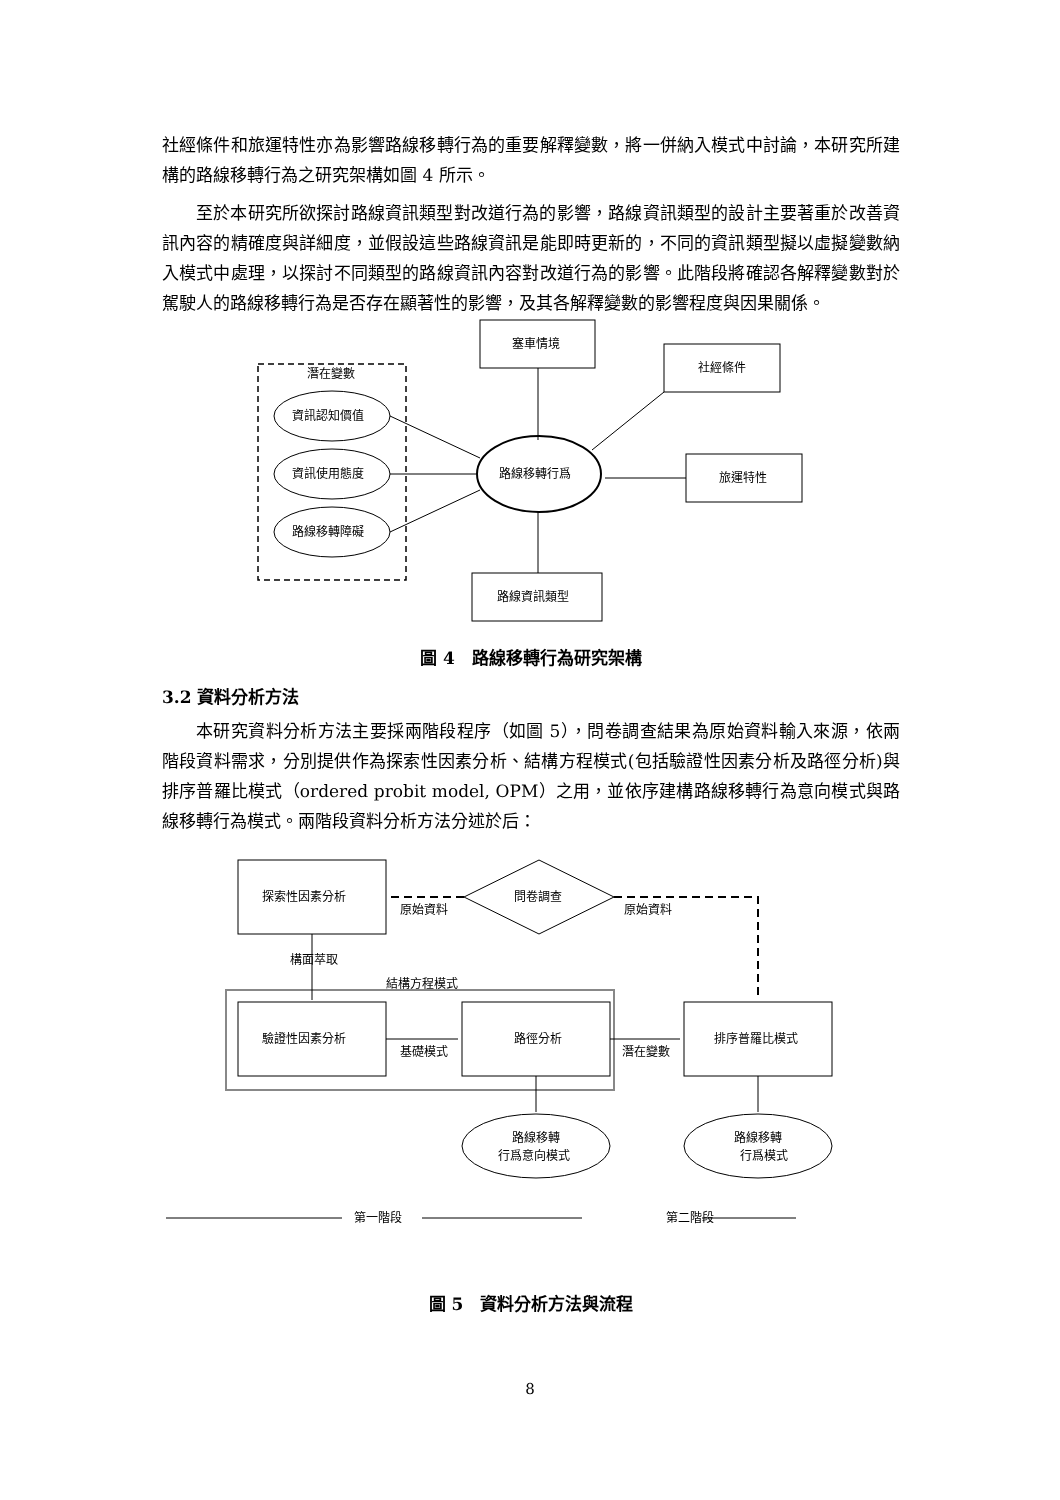社經條件和旅運特性亦為影響路線移轉行為的重要解釋變數，將一併納入模式中討論，本研究所建構的路線移轉行為之研究架構如圖 4 所示。
至於本研究所欲探討路線資訊類型對改道行為的影響，路線資訊類型的設計主要著重於改善資訊內容的精確度與詳細度，並假設這些路線資訊是能即時更新的，不同的資訊類型擬以虛擬變數納入模式中處理，以探討不同類型的路線資訊內容對改道行為的影響。此階段將確認各解釋變數對於駕駛人的路線移轉行為是否存在顯著性的影響，及其各解釋變數的影響程度與因果關係。
潛在變數
塞車情境
社經條件
旅運特性
路線資訊類型
資訊認知價值
資訊使用態度
路線移轉障礙
路線移轉行爲
圖 4　路線移轉行為研究架構
3.2 資料分析方法
本研究資料分析方法主要採兩階段程序（如圖 5），問卷調查結果為原始資料輸入來源，依兩階段資料需求，分別提供作為探索性因素分析、結構方程模式(包括驗證性因素分析及路徑分析)與排序普羅比模式（ordered probit model, OPM）之用，並依序建構路線移轉行為意向模式與路線移轉行為模式。兩階段資料分析方法分述於后：
探索性因素分析
問卷調查
原始資料
原始資料
構面萃取
結構方程模式
驗證性因素分析
路徑分析
排序普羅比模式
基礎模式
潛在變數
路線移轉
行爲意向模式
路線移轉
行爲模式
第一階段
第二階段
圖 5　資料分析方法與流程
8